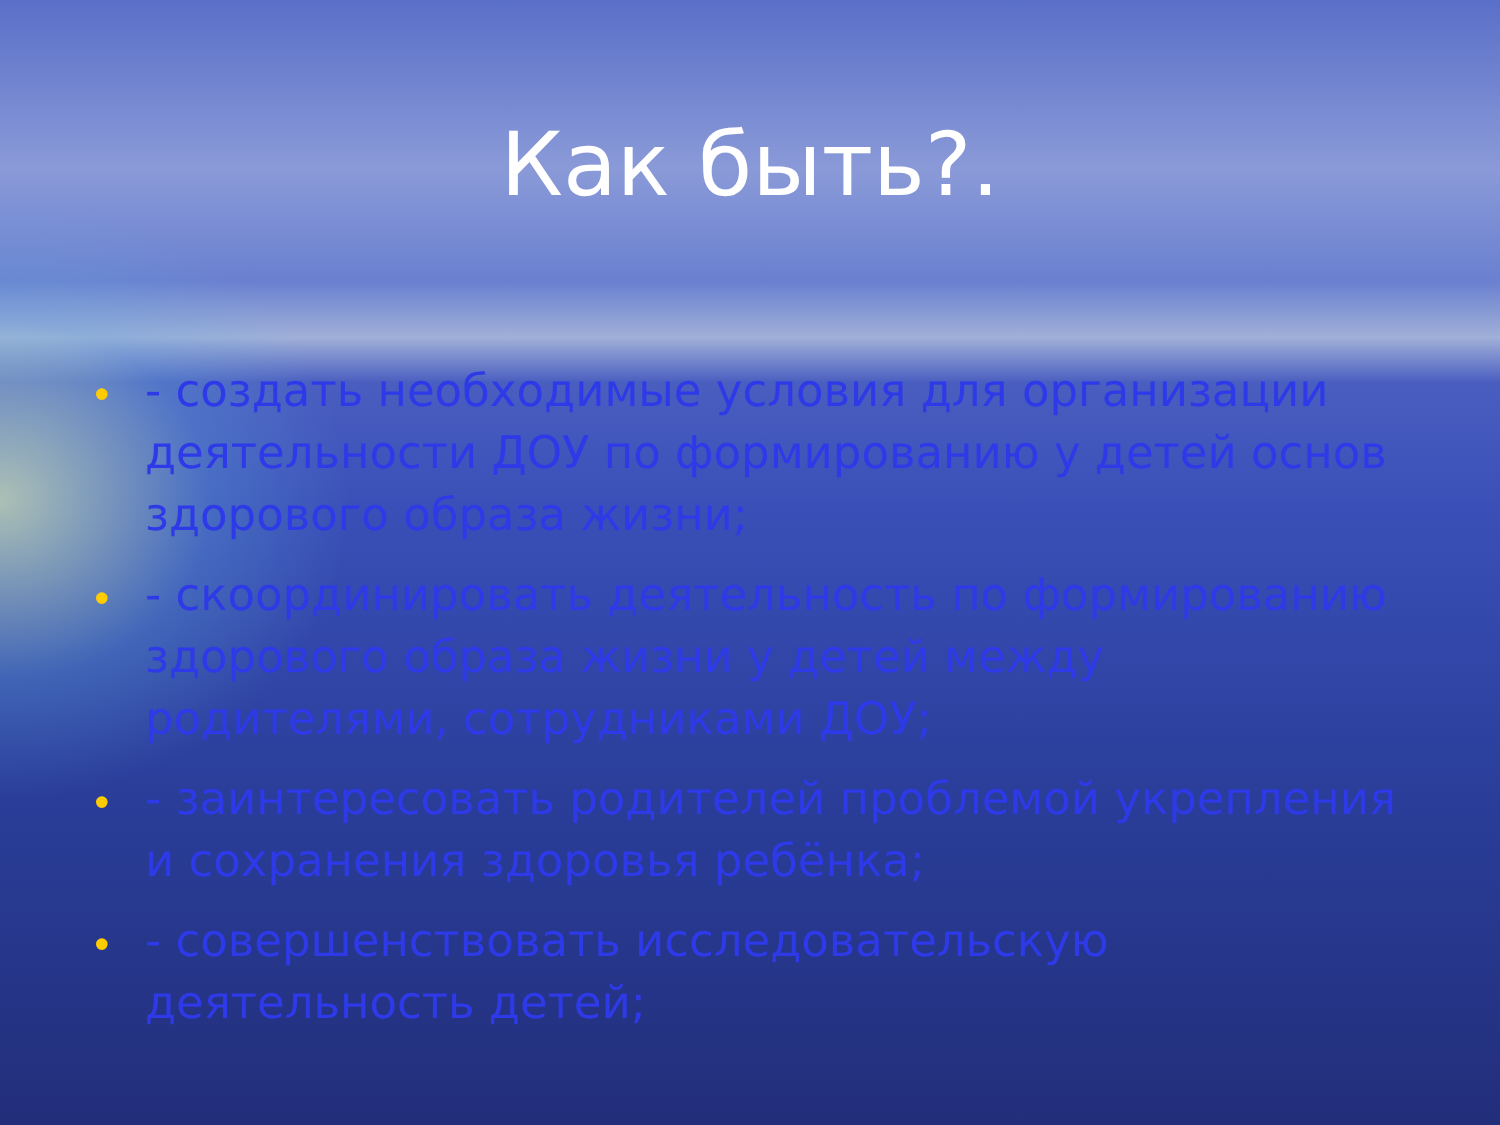Как быть?.
• - создать необходимые условия для организации деятельности ДОУ по формированию у детей основ здорового образа жизни;
• - скоординировать деятельность по формированию здорового образа жизни у детей между родителями, сотрудниками ДОУ;
• - заинтересовать родителей проблемой укрепления и сохранения здоровья ребёнка;
• - совершенствовать исследовательскую деятельность детей;